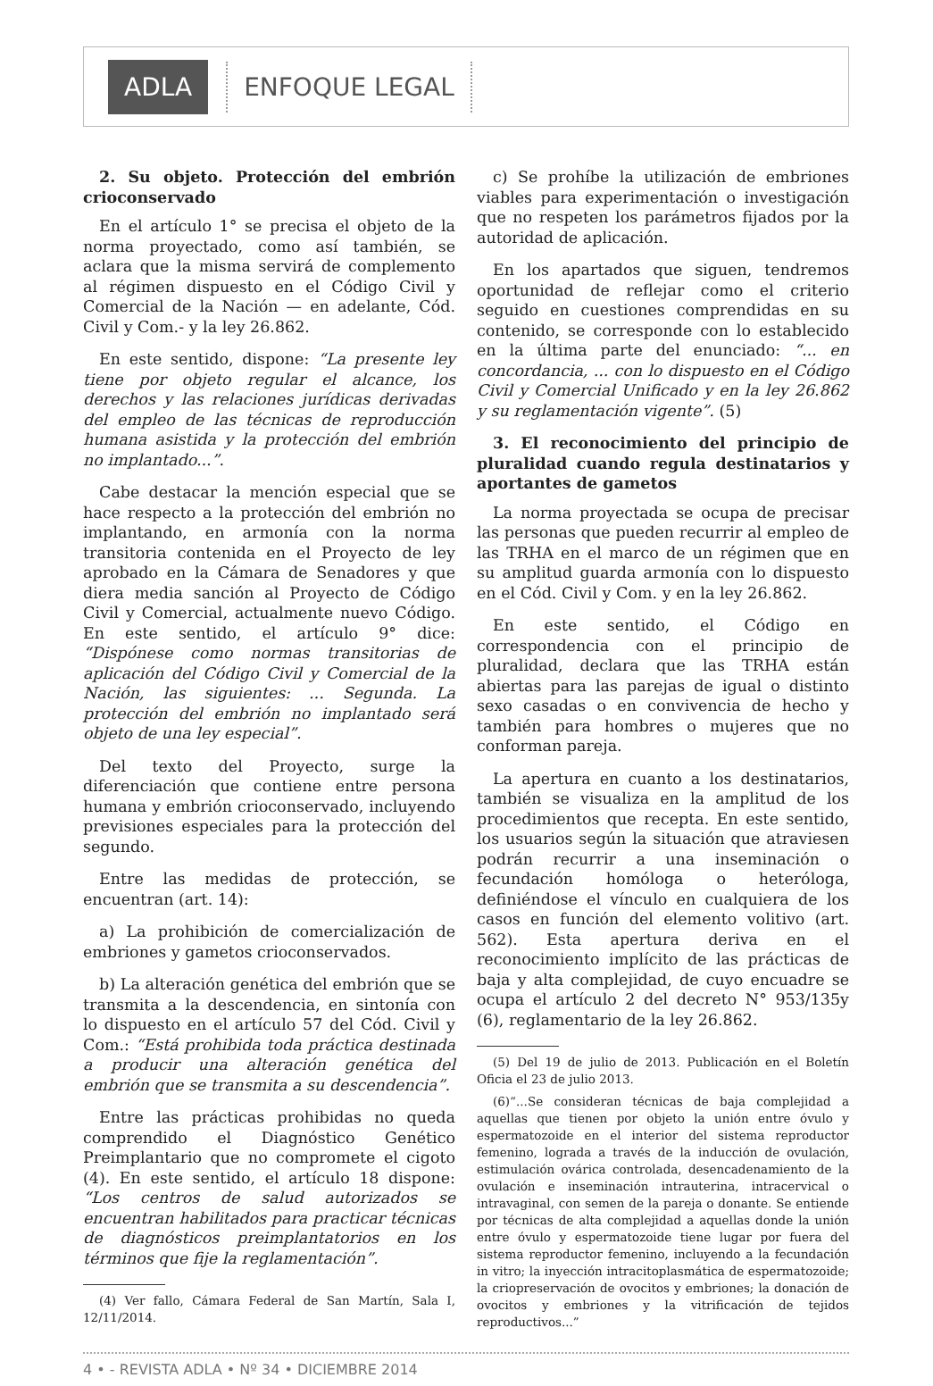ADLA ENFOQUE LEGAL
2. Su objeto. Protección del embrión crioconservado
En el artículo 1° se precisa el objeto de la norma proyectado, como así también, se aclara que la misma servirá de complemento al régimen dispuesto en el Código Civil y Comercial de la Nación — en adelante, Cód. Civil y Com.- y la ley 26.862.
En este sentido, dispone: “La presente ley tiene por objeto regular el alcance, los derechos y las relaciones jurídicas derivadas del empleo de las técnicas de reproducción humana asistida y la protección del embrión no implantado...”.
Cabe destacar la mención especial que se hace respecto a la protección del embrión no implantando, en armonía con la norma transitoria contenida en el Proyecto de ley aprobado en la Cámara de Senadores y que diera media sanción al Proyecto de Código Civil y Comercial, actualmente nuevo Código. En este sentido, el artículo 9° dice: “Dispónese como normas transitorias de aplicación del Código Civil y Comercial de la Nación, las siguientes: ... Segunda. La protección del embrión no implantado será objeto de una ley especial”.
Del texto del Proyecto, surge la diferenciación que contiene entre persona humana y embrión crioconservado, incluyendo previsiones especiales para la protección del segundo.
Entre las medidas de protección, se encuentran (art. 14):
a) La prohibición de comercialización de embriones y gametos crioconservados.
b) La alteración genética del embrión que se transmita a la descendencia, en sintonía con lo dispuesto en el artículo 57 del Cód. Civil y Com.: “Está prohibida toda práctica destinada a producir una alteración genética del embrión que se transmita a su descendencia”.
Entre las prácticas prohibidas no queda comprendido el Diagnóstico Genético Preimplantario que no compromete el cigoto (4). En este sentido, el artículo 18 dispone: “Los centros de salud autorizados se encuentran habilitados para practicar técnicas de diagnósticos preimplantatorios en los términos que fije la reglamentación”.
(4) Ver fallo, Cámara Federal de San Martín, Sala I, 12/11/2014.
c) Se prohíbe la utilización de embriones viables para experimentación o investigación que no respeten los parámetros fijados por la autoridad de aplicación.
En los apartados que siguen, tendremos oportunidad de reflejar como el criterio seguido en cuestiones comprendidas en su contenido, se corresponde con lo establecido en la última parte del enunciado: “... en concordancia, ... con lo dispuesto en el Código Civil y Comercial Unificado y en la ley 26.862 y su reglamentación vigente”. (5)
3. El reconocimiento del principio de pluralidad cuando regula destinatarios y aportantes de gametos
La norma proyectada se ocupa de precisar las personas que pueden recurrir al empleo de las TRHA en el marco de un régimen que en su amplitud guarda armonía con lo dispuesto en el Cód. Civil y Com. y en la ley 26.862.
En este sentido, el Código en correspondencia con el principio de pluralidad, declara que las TRHA están abiertas para las parejas de igual o distinto sexo casadas o en convivencia de hecho y también para hombres o mujeres que no conforman pareja.
La apertura en cuanto a los destinatarios, también se visualiza en la amplitud de los procedimientos que recepta. En este sentido, los usuarios según la situación que atraviesen podrán recurrir a una inseminación o fecundación homóloga o heteróloga, definiéndose el vínculo en cualquiera de los casos en función del elemento volitivo (art. 562). Esta apertura deriva en el reconocimiento implícito de las prácticas de baja y alta complejidad, de cuyo encuadre se ocupa el artículo 2 del decreto N° 953/135y (6), reglamentario de la ley 26.862.
(5) Del 19 de julio de 2013. Publicación en el Boletín Oficia el 23 de julio 2013.
(6)“...Se consideran técnicas de baja complejidad a aquellas que tienen por objeto la unión entre óvulo y espermatozoide en el interior del sistema reproductor femenino, lograda a través de la inducción de ovulación, estimulación ovárica controlada, desencadenamiento de la ovulación e inseminación intrauterina, intracervical o intravaginal, con semen de la pareja o donante. Se entiende por técnicas de alta complejidad a aquellas donde la unión entre óvulo y espermatozoide tiene lugar por fuera del sistema reproductor femenino, incluyendo a la fecundación in vitro; la inyección intracitoplasmática de espermatozoide; la criopreservación de ovocitos y embriones; la donación de ovocitos y embriones y la vitrificación de tejidos reproductivos...”
4 • - REVISTA ADLA • Nº 34 • DICIEMBRE 2014